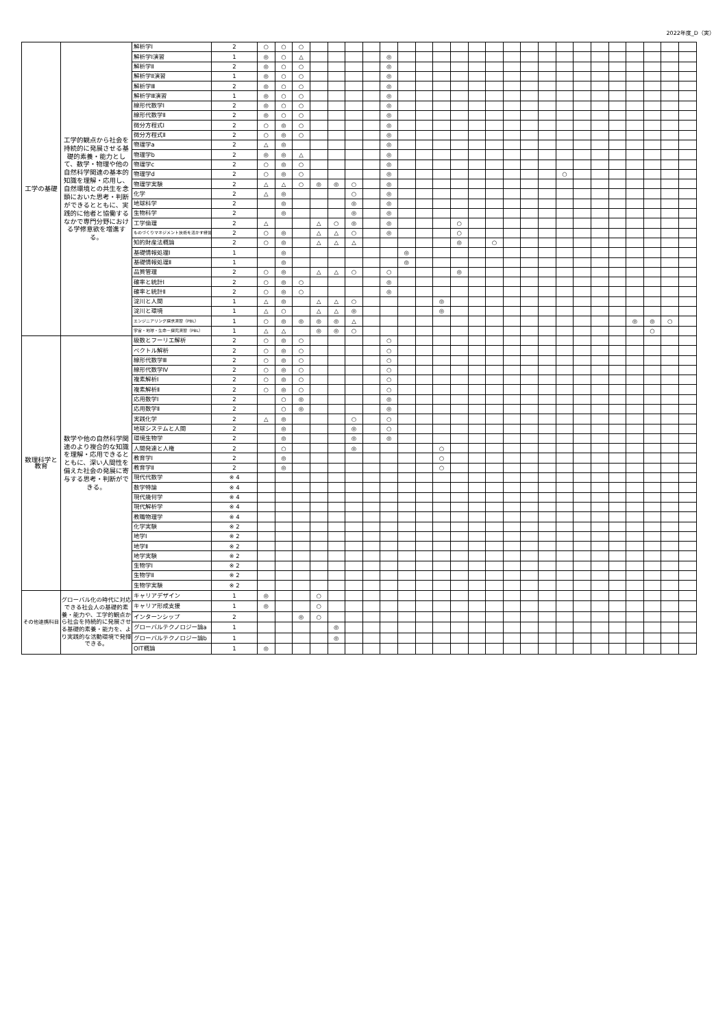2022年度_D（実）
| 工学の基礎 | 工学的観点から社会を持続的に発展させる基礎的素養・能力として、数学・物理や他の自然科学関連の基本的知識を理解・応用し、自然環境との共生を念頭においた思考・判断ができるとともに、実践的に他者と協働するなかで専門分野における学修意欲を増進する。 | 解析学Ⅰ | 2 | ○ | ○ | ○ | | | | | | | | | | | | | | | | | | | | | | |
| | | 解析学Ⅰ演習 | 1 | ◎ | ○ | △ | | | | | ◎ | | | | | | | | | | | | | | | | | |
| | | 解析学Ⅱ | 2 | ◎ | ○ | ○ | | | | | ◎ | | | | | | | | | | | | | | | | | |
| | | 解析学Ⅱ演習 | 1 | ◎ | ○ | ○ | | | | | ◎ | | | | | | | | | | | | | | | | | |
| | | 解析学Ⅲ | 2 | ◎ | ○ | ○ | | | | | ◎ | | | | | | | | | | | | | | | | | |
| | | 解析学Ⅲ演習 | 1 | ◎ | ○ | ○ | | | | | ◎ | | | | | | | | | | | | | | | | | |
| | | 線形代数学Ⅰ | 2 | ◎ | ○ | ○ | | | | | ◎ | | | | | | | | | | | | | | | | | |
| | | 線形代数学Ⅱ | 2 | ◎ | ○ | ○ | | | | | ◎ | | | | | | | | | | | | | | | | | |
| | | 微分方程式Ⅰ | 2 | ○ | ◎ | ○ | | | | | ◎ | | | | | | | | | | | | | | | | | |
| | | 微分方程式Ⅱ | 2 | ○ | ◎ | ○ | | | | | ◎ | | | | | | | | | | | | | | | | | |
| | | 物理学a | 2 | △ | ◎ | | | | | | ◎ | | | | | | | | | | | | | | | | | |
| | | 物理学b | 2 | ◎ | ◎ | △ | | | | | ◎ | | | | | | | | | | | | | | | | | |
| | | 物理学c | 2 | ○ | ◎ | ○ | | | | | ◎ | | | | | | | | | | | | | | | | | |
| | | 物理学d | 2 | ○ | ◎ | ○ | | | | | ◎ | | | | | | | | | | ○ | | | | | | | |
| | | 物理学実験 | 2 | △ | △ | ○ | ◎ | ◎ | ○ | | ◎ | | | | | | | | | | | | | | | | | |
| | | 化学 | 2 | △ | ◎ | | | | ○ | | ◎ | | | | | | | | | | | | | | | | | |
| | | 地球科学 | 2 | | ◎ | | | | ◎ | | ◎ | | | | | | | | | | | | | | | | | |
| | | 生物科学 | 2 | | ◎ | | | | ◎ | | ◎ | | | | | | | | | | | | | | | | | |
| | | 工学倫理 | 2 | △ | | | △ | ○ | ◎ | | ◎ | | | | ○ | | | | | | | | | | | | | |
| | | ものづくりマネジメント技術を活かす経営 | 2 | ○ | ◎ | | △ | △ | ○ | | ◎ | | | | ○ | | | | | | | | | | | | | |
| | | 知的財産法概論 | 2 | ○ | ◎ | | △ | △ | △ | | | | | | ◎ | | ○ | | | | | | | | | | | |
| | | 基礎情報処理Ⅰ | 1 | | ◎ | | | | | | | ◎ | | | | | | | | | | | | | | | | |
| | | 基礎情報処理Ⅱ | 1 | | ◎ | | | | | | | ◎ | | | | | | | | | | | | | | | | |
| | | 品質管理 | 2 | ○ | ◎ | | △ | △ | ○ | | ○ | | | | ◎ | | | | | | | | | | | | | |
| | | 確率と統計Ⅰ | 2 | ○ | ◎ | ○ | | | | | ◎ | | | | | | | | | | | | | | | | | |
| | | 確率と統計Ⅱ | 2 | ○ | ◎ | ○ | | | | | ◎ | | | | | | | | | | | | | | | | | |
| | | 淀川と人間 | 1 | △ | ◎ | | △ | △ | ○ | | | | | ◎ | | | | | | | | | | | | | | |
| | | 淀川と環境 | 1 | △ | ○ | | △ | △ | ◎ | | | | | ◎ | | | | | | | | | | | | | | |
| | | エンジニアリング探求演習（PBL） | 1 | ○ | ◎ | ◎ | ◎ | ◎ | △ | | | | | | | | | | | | | | | | ◎ | ◎ | ○ | |
| | | 宇宙・地球・生命－探究演習（PBL） | 1 | △ | △ | | ◎ | ◎ | ○ | | | | | | | | | | | | | | | | | ○ | | |
| 数理科学と教育 | 数学や他の自然科学関連のより複合的な知識を理解・応用できるとともに、深い人間性を備えた社会の発展に寄与する思考・判断ができる。 | 級数とフーリエ解析 | 2 | ○ | ◎ | ○ | | | | | ○ | | | | | | | | | | | | | | | | | |
| | | ベクトル解析 | 2 | ○ | ◎ | ○ | | | | | ○ | | | | | | | | | | | | | | | | | |
| | | 線形代数学Ⅲ | 2 | ○ | ◎ | ○ | | | | | ○ | | | | | | | | | | | | | | | | | |
| | | 線形代数学Ⅳ | 2 | ○ | ◎ | ○ | | | | | ○ | | | | | | | | | | | | | | | | | |
| | | 複素解析Ⅰ | 2 | ○ | ◎ | ○ | | | | | ○ | | | | | | | | | | | | | | | | | |
| | | 複素解析Ⅱ | 2 | ○ | ◎ | ○ | | | | | ○ | | | | | | | | | | | | | | | | | |
| | | 応用数学Ⅰ | 2 | | ○ | ◎ | | | | | ◎ | | | | | | | | | | | | | | | | | |
| | | 応用数学Ⅱ | 2 | | ○ | ◎ | | | | | ◎ | | | | | | | | | | | | | | | | | |
| | | 実践化学 | 2 | △ | ◎ | | | | ○ | | ○ | | | | | | | | | | | | | | | | | |
| | | 地球システムと人間 | 2 | | ◎ | | | | ◎ | | ○ | | | | | | | | | | | | | | | | | |
| | | 環境生物学 | 2 | | ◎ | | | | ◎ | | ◎ | | | | | | | | | | | | | | | | | |
| | | 人間発達と人権 | 2 | | ○ | | | | ◎ | | | | | ○ | | | | | | | | | | | | | | |
| | | 教育学Ⅰ | 2 | | ◎ | | | | | | | | | ○ | | | | | | | | | | | | | | |
| | | 教育学Ⅱ | 2 | | ◎ | | | | | | | | | ○ | | | | | | | | | | | | | | |
| | | 現代代数学 | ※ 4 | | | | | | | | | | | | | | | | | | | | | | | | | |
| | | 数学特論 | ※ 4 | | | | | | | | | | | | | | | | | | | | | | | | | |
| | | 現代幾何学 | ※ 4 | | | | | | | | | | | | | | | | | | | | | | | | | |
| | | 現代解析学 | ※ 4 | | | | | | | | | | | | | | | | | | | | | | | | | |
| | | 教職物理学 | ※ 4 | | | | | | | | | | | | | | | | | | | | | | | | | |
| | | 化学実験 | ※ 2 | | | | | | | | | | | | | | | | | | | | | | | | | |
| | | 地学Ⅰ | ※ 2 | | | | | | | | | | | | | | | | | | | | | | | | | |
| | | 地学Ⅱ | ※ 2 | | | | | | | | | | | | | | | | | | | | | | | | | |
| | | 地学実験 | ※ 2 | | | | | | | | | | | | | | | | | | | | | | | | | |
| | | 生物学Ⅰ | ※ 2 | | | | | | | | | | | | | | | | | | | | | | | | | |
| | | 生物学Ⅱ | ※ 2 | | | | | | | | | | | | | | | | | | | | | | | | | |
| | | 生物学実験 | ※ 2 | | | | | | | | | | | | | | | | | | | | | | | | | |
| その他連携科目 | グローバル化の時代に対応できる社会人の基礎的素養・能力や、工学的観点から社会を持続的に発展させる基礎的素養・能力を、より実践的な活動環境で発揮できる。 | キャリアデザイン | 1 | ◎ | | | ○ | | | | | | | | | | | | | | | | | | | | | |
| | | キャリア形成支援 | 1 | ◎ | | | ○ | | | | | | | | | | | | | | | | | | | | | |
| | | インターンシップ | 2 | | | ◎ | ○ | | | | | | | | | | | | | | | | | | | | | |
| | | グローバルテクノロジー論a | 1 | | | | | ◎ | | | | | | | | | | | | | | | | | | | | |
| | | グローバルテクノロジー論b | 1 | | | | | ◎ | | | | | | | | | | | | | | | | | | | | |
| | | OIT概論 | 1 | ◎ | | | | | | | | | | | | | | | | | | | | | | | | |